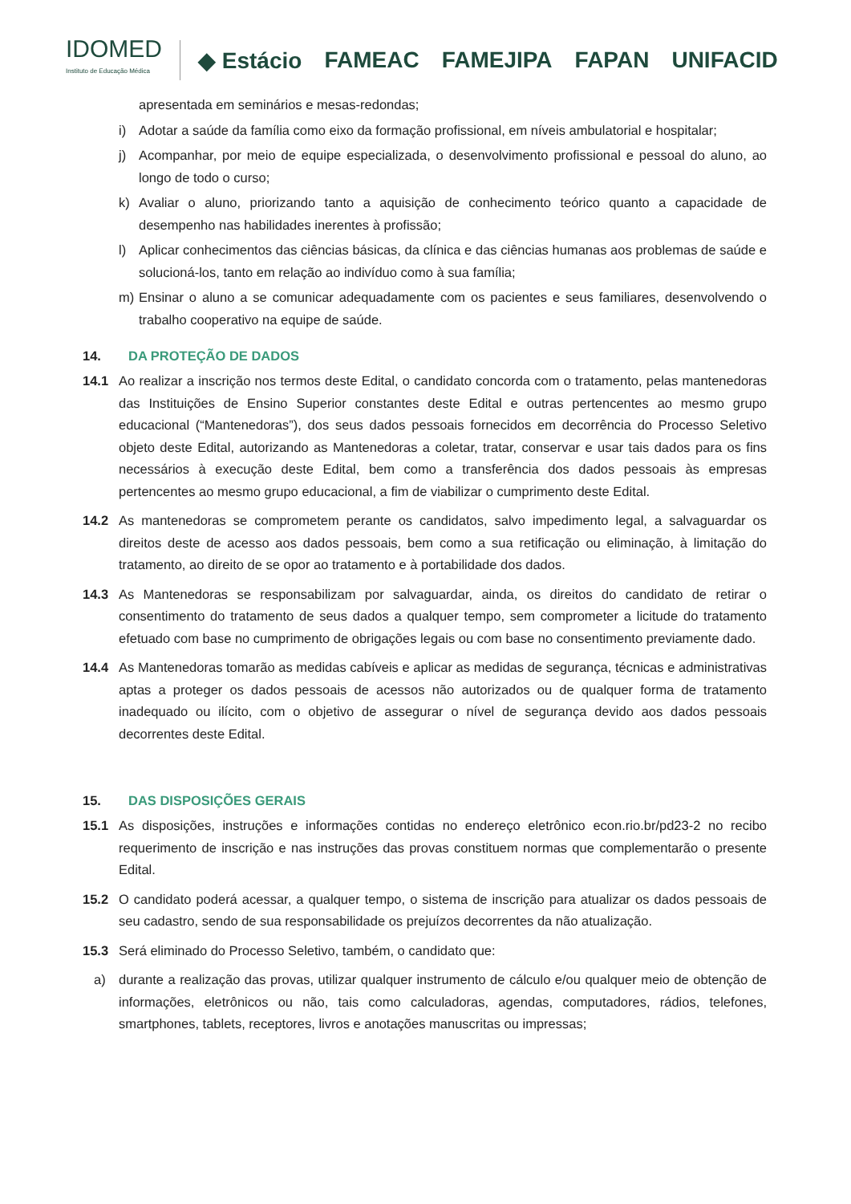IDOMED
Instituto de Educação Médica
◆ Estácio FAMEAC FAMEJIPA FAPAN UNIFACID
apresentada em seminários e mesas-redondas;
i) Adotar a saúde da família como eixo da formação profissional, em níveis ambulatorial e hospitalar;
j) Acompanhar, por meio de equipe especializada, o desenvolvimento profissional e pessoal do aluno, ao longo de todo o curso;
k) Avaliar o aluno, priorizando tanto a aquisição de conhecimento teórico quanto a capacidade de desempenho nas habilidades inerentes à profissão;
l) Aplicar conhecimentos das ciências básicas, da clínica e das ciências humanas aos problemas de saúde e solucioná-los, tanto em relação ao indivíduo como à sua família;
m) Ensinar o aluno a se comunicar adequadamente com os pacientes e seus familiares, desenvolvendo o trabalho cooperativo na equipe de saúde.
14. DA PROTEÇÃO DE DADOS
14.1 Ao realizar a inscrição nos termos deste Edital, o candidato concorda com o tratamento, pelas mantenedoras das Instituições de Ensino Superior constantes deste Edital e outras pertencentes ao mesmo grupo educacional (“Mantenedoras”), dos seus dados pessoais fornecidos em decorrência do Processo Seletivo objeto deste Edital, autorizando as Mantenedoras a coletar, tratar, conservar e usar tais dados para os fins necessários à execução deste Edital, bem como a transferência dos dados pessoais às empresas pertencentes ao mesmo grupo educacional, a fim de viabilizar o cumprimento deste Edital.
14.2 As mantenedoras se comprometem perante os candidatos, salvo impedimento legal, a salvaguardar os direitos deste de acesso aos dados pessoais, bem como a sua retificação ou eliminação, à limitação do tratamento, ao direito de se opor ao tratamento e à portabilidade dos dados.
14.3 As Mantenedoras se responsabilizam por salvaguardar, ainda, os direitos do candidato de retirar o consentimento do tratamento de seus dados a qualquer tempo, sem comprometer a licitude do tratamento efetuado com base no cumprimento de obrigações legais ou com base no consentimento previamente dado.
14.4 As Mantenedoras tomarão as medidas cabíveis e aplicar as medidas de segurança, técnicas e administrativas aptas a proteger os dados pessoais de acessos não autorizados ou de qualquer forma de tratamento inadequado ou ilícito, com o objetivo de assegurar o nível de segurança devido aos dados pessoais decorrentes deste Edital.
15. DAS DISPOSIÇÕES GERAIS
15.1 As disposições, instruções e informações contidas no endereço eletrônico econ.rio.br/pd23-2 no recibo requerimento de inscrição e nas instruções das provas constituem normas que complementarão o presente Edital.
15.2 O candidato poderá acessar, a qualquer tempo, o sistema de inscrição para atualizar os dados pessoais de seu cadastro, sendo de sua responsabilidade os prejuízos decorrentes da não atualização.
15.3 Será eliminado do Processo Seletivo, também, o candidato que:
a) durante a realização das provas, utilizar qualquer instrumento de cálculo e/ou qualquer meio de obtenção de informações, eletrônicos ou não, tais como calculadoras, agendas, computadores, rádios, telefones, smartphones, tablets, receptores, livros e anotações manuscritas ou impressas;